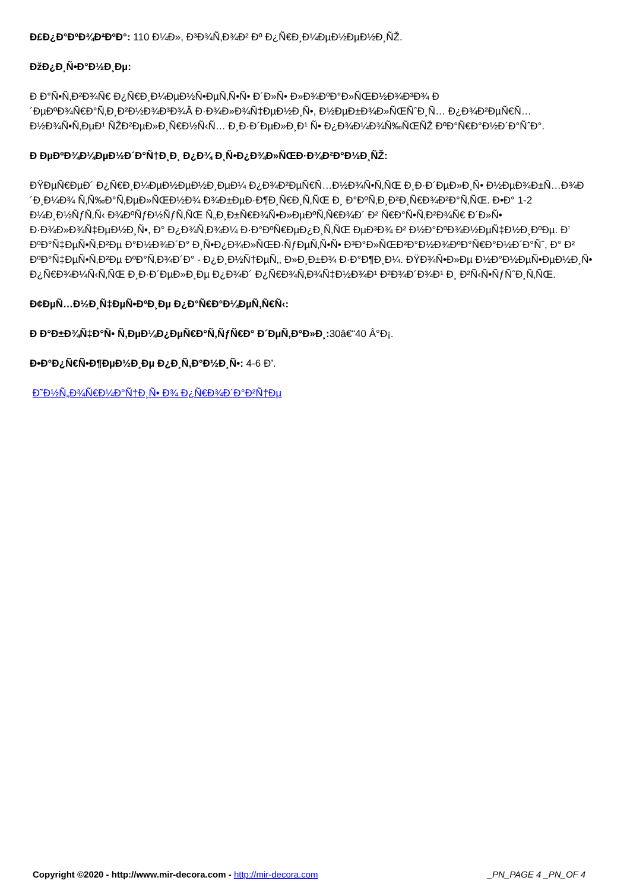Đ£Đ¿Đ°ĐºĐ¾Đ²ĐºĐ°: 110 Đ¼Đ», Đ³Đ¾Ñ‚Đ¾Đ² Đº Đ¿Ñ€Đ¸Đ¼ĐµĐ½ĐµĐ½Đ¸ÑŽ.
ĐžĐ¿Đ¸Ñ•Đ°Đ½Đ¸Đµ:
Đ Đ°Ñ•Ñ‚Đ²Đ¾Ñ€ Đ¿Ñ€Đ¸Đ¼ĐµĐ½Ñ•ĐµÑ‚Ñ•Ñ• Đ´Đ»Ñ• Đ»Đ¾ĐºĐ°Đ»ÑŒĐ½Đ¾Đ³Đ¾ Đ´ĐµĐºĐ¾Ñ€Đ°Ñ‚Đ¸Đ²Đ½Đ¾Đ³Đ¾Â Đ·Đ¾Đ»Đ¾Ñ‡ĐµĐ½Đ¸Ñ•, Đ½ĐµĐ±Đ¾Đ»ÑŒÑˆĐ¸Ñ… Đ¿Đ¾Đ²ĐµÑ€Ñ…Đ½Đ¾Ñ•Ñ‚ĐµĐ¹ ÑŽĐ²ĐµĐ»Đ¸Ñ€Đ½Ñ‹Ñ… Đ¸Đ·Đ´ĐµĐ»Đ¸Đ¹ Ñ• Đ¿Đ¾Đ¼Đ¾Ñ‰ÑŒÑŽ ĐºĐ°Ñ€Đ°Đ½Đ´Đ°ÑˆĐ°.
Đ ĐµĐºĐ¾Đ¼ĐµĐ½Đ´Đ°Ñ†Đ¸Đ¸ Đ¿Đ¾ Đ¸Ñ•Đ¿Đ¾Đ»ÑŒĐ·Đ¾Đ²Đ°Đ½Đ¸ÑŽ:
ĐŸĐµÑ€ĐµĐ´ Đ¿Ñ€Đ¸Đ¼ĐµĐ½ĐµĐ½Đ¸ĐµĐ¼ Đ¿Đ¾Đ²ĐµÑ€Ñ…Đ½Đ¾Ñ•Ñ‚ÑŒ Đ¸Đ·Đ´ĐµĐ»Đ¸Ñ• Đ½ĐµĐ¾Đ±Ñ…Đ¾Đ´Đ¸Đ¼Đ¾ Ñ‚Ñ‰Đ°Ñ‚ĐµĐ»ÑŒĐ½Đ¾ Đ¾Đ±ĐµĐ·Đ¶Đ¸Ñ€Đ¸Ñ‚ÑŒ Đ¸ Đ°ĐºÑ‚Đ¸Đ²Đ¸Ñ€Đ¾Đ²Đ°Ñ‚ÑŒ. Đ•Đ° 1-2 Đ¼Đ¸Đ½ÑƒÑ‚Ñ‹ Đ¾ĐºÑƒĐ½ÑƒÑ‚ÑŒ Ñ„Đ¸Đ±Ñ€Đ¾Ñ•Đ»ĐµĐºÑ‚Ñ€Đ¾Đ´ Đ² Ñ€Đ°Ñ•Ñ‚Đ²Đ¾Ñ€ Đ´Đ»Ñ• Đ·Đ¾Đ»Đ¾Ñ‡ĐµĐ½Đ¸Ñ•, Đ° Đ¿Đ¾Ñ‚Đ¾Đ¼ Đ·Đ°ĐºÑ€ĐµĐ¿Đ¸Ñ‚ÑŒ ĐµĐ³Đ¾ Đ² Đ½Đ°ĐºĐ¾Đ½ĐµÑ‡Đ½Đ¸ĐºĐµ. Đ’ ĐºĐ°Ñ‡ĐµÑ•Ñ‚Đ²Đµ Đ°Đ½Đ¾Đ´Đ° Đ¸Ñ•Đ¿Đ¾Đ»ÑŒĐ·ÑƒĐµÑ‚Ñ•Ñ• Đ³Đ°Đ»ÑŒĐ²Đ°Đ½Đ¾ĐºĐ°Ñ€Đ°Đ½Đ´Đ°Ñˆ, Đ° Đ² ĐºĐ°Ñ‡ĐµÑ•Ñ‚Đ²Đµ ĐºĐ°Ñ‚Đ¾Đ´Đ° - Đ¿Đ¸Đ½Ñ†ĐµÑ‚, Đ»Đ¸Đ±Đ¾ Đ·Đ°Đ¶Đ¸Đ¼. ĐŸĐ¾Ñ•Đ»Đµ Đ½Đ°Đ½ĐµÑ•ĐµĐ½Đ¸Ñ• Đ¿Ñ€Đ¾Đ¼Ñ‹Ñ‚ÑŒ Đ¸Đ·Đ´ĐµĐ»Đ¸Đµ Đ¿Đ¾Đ´ Đ¿Ñ€Đ¾Ñ‚Đ¾Ñ‡Đ½Đ¾Đ¹ Đ²Đ¾Đ´Đ¾Đ¹ Đ¸ Đ²Ñ‹Ñ•ÑƒÑˆĐ¸Ñ‚ÑŒ.
Đ¢ĐµÑ…Đ½Đ¸Ñ‡ĐµÑ•ĐºĐ¸Đµ Đ¿Đ°Ñ€Đ°Đ¼ĐµÑ‚Ñ€Ñ‹:
Đ Đ°Đ±Đ¾Ñ‡Đ°Ñ• Ñ‚ĐµĐ¼Đ¿ĐµÑ€Đ°Ñ‚ÑƒÑ€Đ° Đ´ĐµÑ‚Đ°Đ»Đ¸: 30â€“40 Â°Đ¡.
Đ•Đ°Đ¿Ñ€Ñ•Đ¶ĐµĐ½Đ¸Đµ Đ¿Đ¸Ñ‚Đ°Đ½Đ¸Ñ•: 4-6 Đ’.
Đ˜Đ½Ñ„Đ¾Ñ€Đ¼Đ°Ñ†Đ¸Ñ• Đ¾ Đ¿Ñ€Đ¾Đ´Đ°Đ²Ñ†Đµ
Copyright ©2020 - http://www.mir-decora.com - http://mir-decora.com _PN_PAGE 4 _PN_OF 4